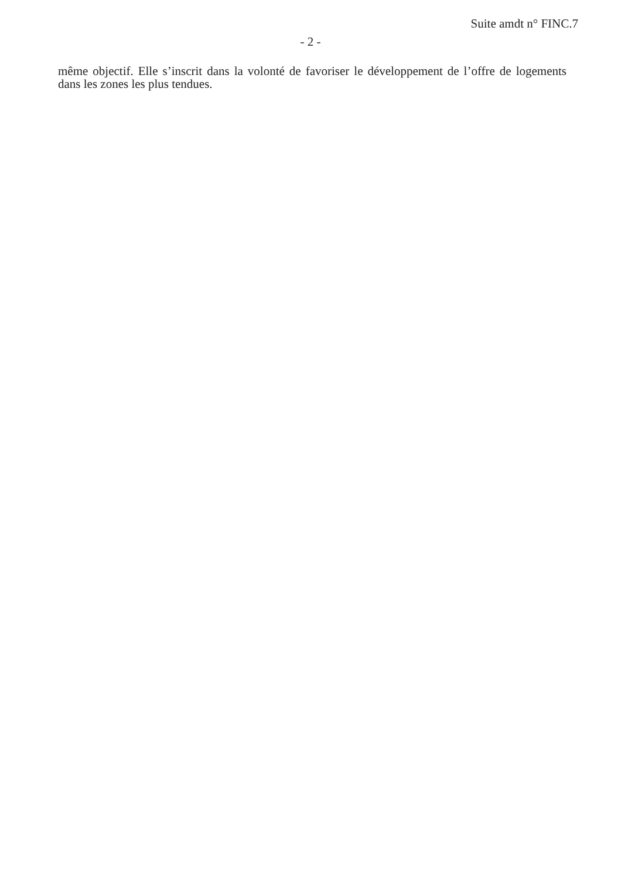Suite amdt n° FINC.7
- 2 -
même objectif. Elle s’inscrit dans la volonté de favoriser le développement de l’offre de logements dans les zones les plus tendues.